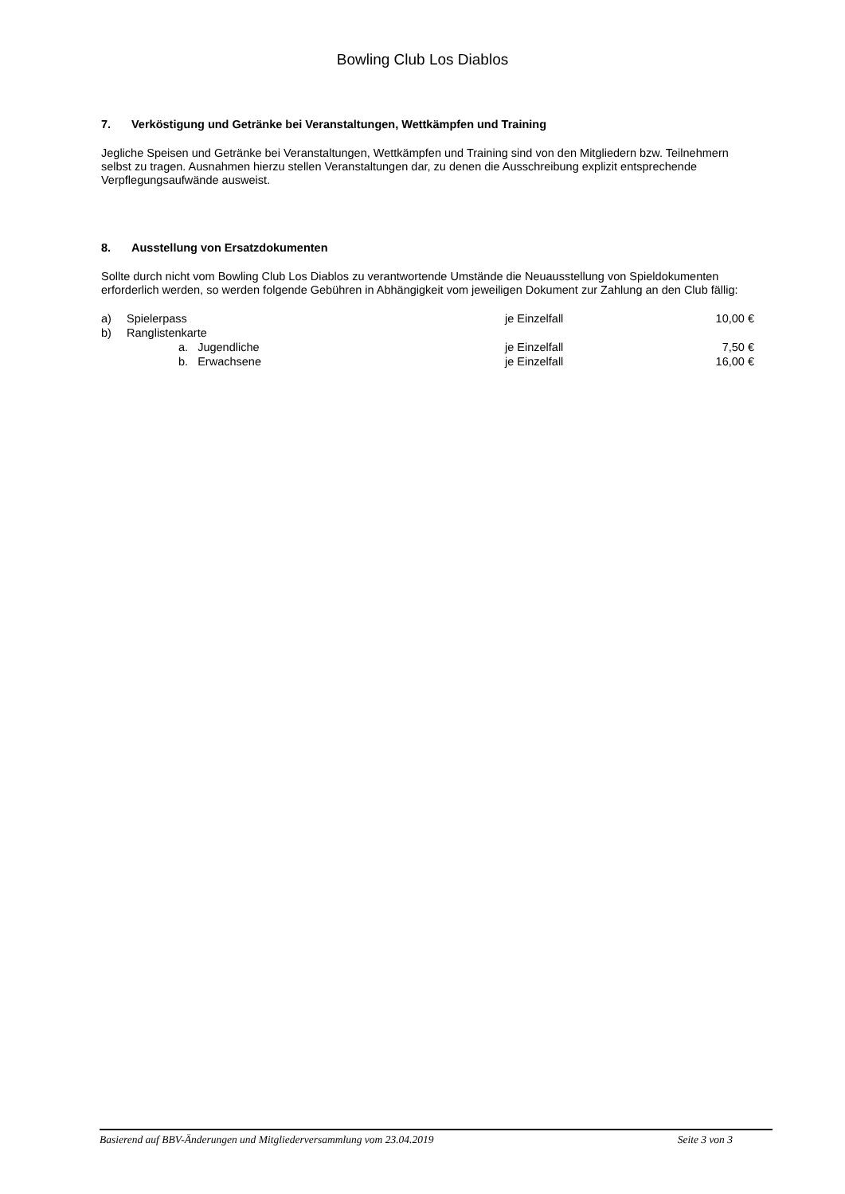Bowling Club Los Diablos
7. Verköstigung und Getränke bei Veranstaltungen, Wettkämpfen und Training
Jegliche Speisen und Getränke bei Veranstaltungen, Wettkämpfen und Training sind von den Mitgliedern bzw. Teilnehmern selbst zu tragen. Ausnahmen hierzu stellen Veranstaltungen dar, zu denen die Ausschreibung explizit entsprechende Verpflegungsaufwände ausweist.
8. Ausstellung von Ersatzdokumenten
Sollte durch nicht vom Bowling Club Los Diablos zu verantwortende Umstände die Neuausstellung von Spieldokumenten erforderlich werden, so werden folgende Gebühren in Abhängigkeit vom jeweiligen Dokument zur Zahlung an den Club fällig:
| a) | Spielerpass | je Einzelfall | 10,00 € |
| b) | Ranglistenkarte | | |
| | a. Jugendliche | je Einzelfall | 7,50 € |
| | b. Erwachsene | je Einzelfall | 16,00 € |
Basierend auf BBV-Änderungen und Mitgliederversammlung vom 23.04.2019 Seite 3 von 3